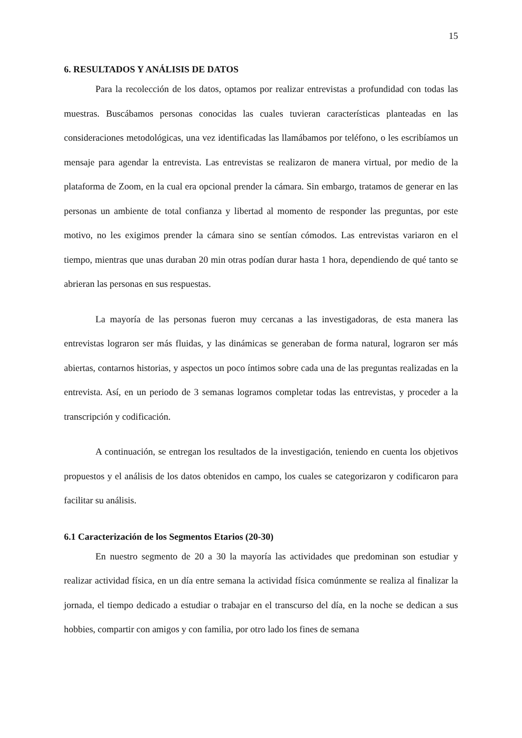15
6. RESULTADOS Y ANÁLISIS DE DATOS
Para la recolección de los datos, optamos por realizar entrevistas a profundidad con todas las muestras. Buscábamos personas conocidas las cuales tuvieran características planteadas en las consideraciones metodológicas, una vez identificadas las llamábamos por teléfono, o les escribíamos un mensaje para agendar la entrevista. Las entrevistas se realizaron de manera virtual, por medio de la plataforma de Zoom, en la cual era opcional prender la cámara. Sin embargo, tratamos de generar en las personas un ambiente de total confianza y libertad al momento de responder las preguntas, por este motivo, no les exigimos prender la cámara sino se sentían cómodos. Las entrevistas variaron en el tiempo, mientras que unas duraban 20 min otras podían durar hasta 1 hora, dependiendo de qué tanto se abrieran las personas en sus respuestas.
La mayoría de las personas fueron muy cercanas a las investigadoras, de esta manera las entrevistas lograron ser más fluidas, y las dinámicas se generaban de forma natural, lograron ser más abiertas, contarnos historias, y aspectos un poco íntimos sobre cada una de las preguntas realizadas en la entrevista. Así, en un periodo de 3 semanas logramos completar todas las entrevistas, y proceder a la transcripción y codificación.
A continuación, se entregan los resultados de la investigación, teniendo en cuenta los objetivos propuestos y el análisis de los datos obtenidos en campo, los cuales se categorizaron y codificaron para facilitar su análisis.
6.1 Caracterización de los Segmentos Etarios (20-30)
En nuestro segmento de 20 a 30 la mayoría las actividades que predominan son estudiar y realizar actividad física, en un día entre semana la actividad física comúnmente se realiza al finalizar la jornada, el tiempo dedicado a estudiar o trabajar en el transcurso del día, en la noche se dedican a sus hobbies, compartir con amigos y con familia, por otro lado los fines de semana